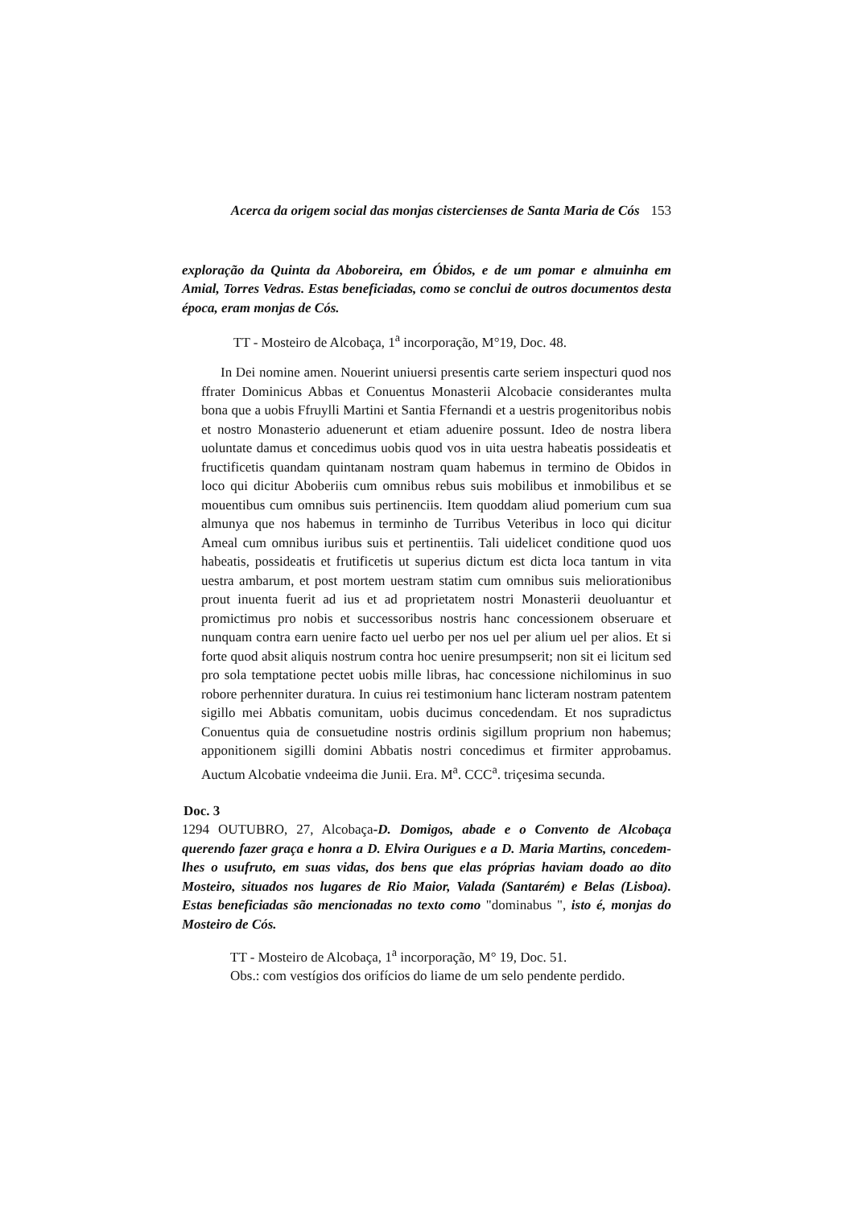Acerca da origem social das monjas cistercienses de Santa Maria de Cós 153
exploração da Quinta da Aboboreira, em Óbidos, e de um pomar e almuinha em Amial, Torres Vedras. Estas beneficiadas, como se conclui de outros documentos desta época, eram monjas de Cós.
TT - Mosteiro de Alcobaça, 1<sup>a</sup> incorporação, M°19, Doc. 48.
In Dei nomine amen. Nouerint uniuersi presentis carte seriem inspecturi quod nos ffrater Dominicus Abbas et Conuentus Monasterii Alcobacie considerantes multa bona que a uobis Ffruylli Martini et Santia Ffernandi et a uestris progenitoribus nobis et nostro Monasterio aduenerunt et etiam aduenire possunt. Ideo de nostra libera uoluntate damus et concedimus uobis quod vos in uita uestra habeatis possideatis et fructificetis quandam quintanam nostram quam habemus in termino de Obidos in loco qui dicitur Aboberiis cum omnibus rebus suis mobilibus et inmobilibus et se mouentibus cum omnibus suis pertinenciis. Item quoddam aliud pomerium cum sua almunya que nos habemus in terminho de Turribus Veteribus in loco qui dicitur Ameal cum omnibus iuribus suis et pertinentiis. Tali uidelicet conditione quod uos habeatis, possideatis et frutificetis ut superius dictum est dicta loca tantum in vita uestra ambarum, et post mortem uestram statim cum omnibus suis meliorationibus prout inuenta fuerit ad ius et ad proprietatem nostri Monasterii deuoluantur et promictimus pro nobis et successoribus nostris hanc concessionem obseruare et nunquam contra earn uenire facto uel uerbo per nos uel per alium uel per alios. Et si forte quod absit aliquis nostrum contra hoc uenire presumpserit; non sit ei licitum sed pro sola temptatione pectet uobis mille libras, hac concessione nichilominus in suo robore perhenniter duratura. In cuius rei testimonium hanc licteram nostram patentem sigillo mei Abbatis comunitam, uobis ducimus concedendam. Et nos supradictus Conuentus quia de consuetudine nostris ordinis sigillum proprium non habemus; apponitionem sigilli domini Abbatis nostri concedimus et firmiter approbamus. Auctum Alcobatie vndeeima die Junii. Era. M<sup>a</sup>. CCC<sup>a</sup>. triçesima secunda.
Doc. 3
1294 OUTUBRO, 27, Alcobaça-D. Domigos, abade e o Convento de Alcobaça querendo fazer graça e honra a D. Elvira Ourigues e a D. Maria Martins, concedem-lhes o usufruto, em suas vidas, dos bens que elas próprias haviam doado ao dito Mosteiro, situados nos lugares de Rio Maior, Valada (Santarém) e Belas (Lisboa). Estas beneficiadas são mencionadas no texto como "dominabus ", isto é, monjas do Mosteiro de Cós.
TT - Mosteiro de Alcobaça, 1<sup>a</sup> incorporação, M° 19, Doc. 51.
Obs.: com vestígios dos orifícios do liame de um selo pendente perdido.